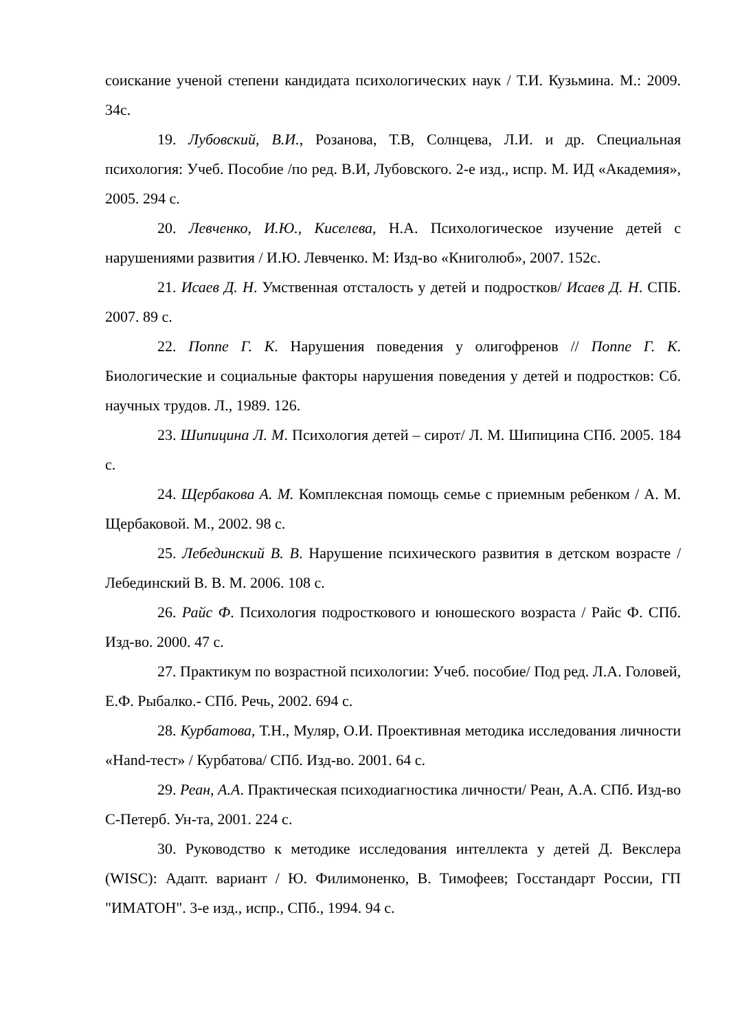соискание ученой степени кандидата психологических наук / Т.И. Кузьмина. М.: 2009. 34с.
19. Лубовский, В.И., Розанова, Т.В, Солнцева, Л.И. и др. Специальная психология: Учеб. Пособие /по ред. В.И, Лубовского. 2-е изд., испр. М. ИД «Академия», 2005. 294 с.
20. Левченко, И.Ю., Киселева, Н.А. Психологическое изучение детей с нарушениями развития / И.Ю. Левченко. М: Изд-во «Книголюб», 2007. 152с.
21. Исаев Д. Н. Умственная отсталость у детей и подростков/ Исаев Д. Н. СПБ. 2007. 89 с.
22. Поппе Г. К. Нарушения поведения у олигофренов // Поппе Г. К. Биологические и социальные факторы нарушения поведения у детей и подростков: Сб. научных трудов. Л., 1989. 126.
23. Шипицина Л. М. Психология детей – сирот/ Л. М. Шипицина СПб. 2005. 184 с.
24. Щербакова А. М. Комплексная помощь семье с приемным ребенком / А. М. Щербаковой. М., 2002. 98 с.
25. Лебединский В. В. Нарушение психического развития в детском возрасте / Лебединский В. В. М. 2006. 108 с.
26. Райс Ф. Психология подросткового и юношеского возраста / Райс Ф. СПб. Изд-во. 2000. 47 с.
27. Практикум по возрастной психологии: Учеб. пособие/ Под ред. Л.А. Головей, Е.Ф. Рыбалко.- СПб. Речь, 2002. 694 с.
28. Курбатова, Т.Н., Муляр, О.И. Проективная методика исследования личности «Hand-тест» / Курбатова/ СПб. Изд-во. 2001. 64 с.
29. Реан, А.А. Практическая психодиагностика личности/ Реан, А.А. СПб. Изд-во С-Петерб. Ун-та, 2001. 224 с.
30. Руководство к методике исследования интеллекта у детей Д. Векслера (WISC): Адапт. вариант / Ю. Филимоненко, В. Тимофеев; Госстандарт России, ГП "ИМАТОН". 3-е изд., испр., СПб., 1994. 94 с.